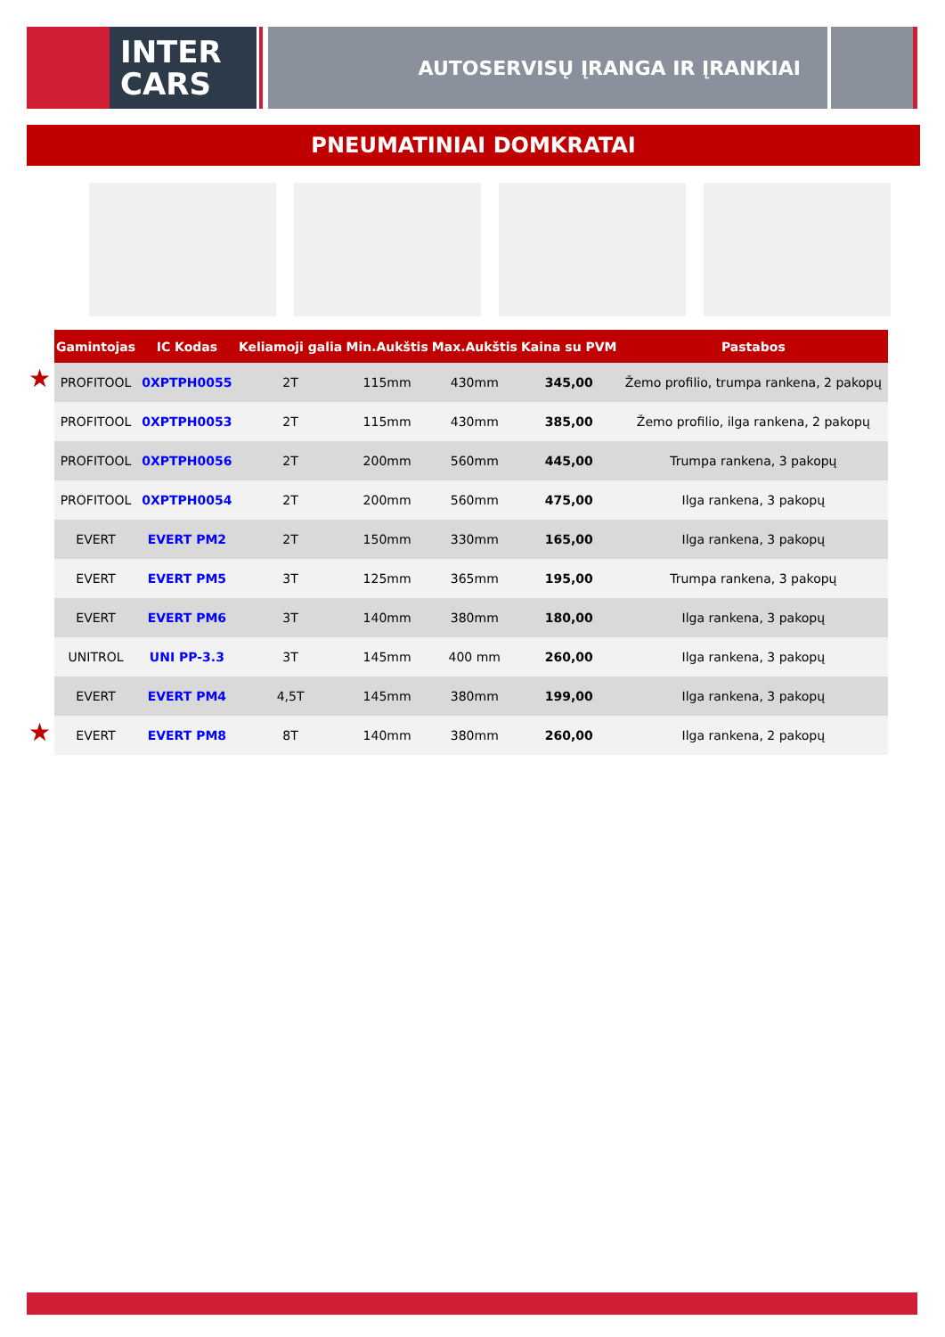INTER
CARS
AUTOSERVISŲ ĮRANGA IR ĮRANKIAI
PNEUMATINIAI DOMKRATAI
★
★
| Gamintojas | IC Kodas | Keliamoji galia | Min.Aukštis | Max.Aukštis | Kaina su PVM | Pastabos |
| --- | --- | --- | --- | --- | --- | --- |
| PROFITOOL | 0XPTPH0055 | 2T | 115mm | 430mm | 345,00 | Žemo profilio, trumpa rankena, 2 pakopų |
| PROFITOOL | 0XPTPH0053 | 2T | 115mm | 430mm | 385,00 | Žemo profilio, ilga rankena, 2 pakopų |
| PROFITOOL | 0XPTPH0056 | 2T | 200mm | 560mm | 445,00 | Trumpa rankena, 3 pakopų |
| PROFITOOL | 0XPTPH0054 | 2T | 200mm | 560mm | 475,00 | Ilga rankena, 3 pakopų |
| EVERT | EVERT PM2 | 2T | 150mm | 330mm | 165,00 | Ilga rankena, 3 pakopų |
| EVERT | EVERT PM5 | 3T | 125mm | 365mm | 195,00 | Trumpa rankena, 3 pakopų |
| EVERT | EVERT PM6 | 3T | 140mm | 380mm | 180,00 | Ilga rankena, 3 pakopų |
| UNITROL | UNI PP-3.3 | 3T | 145mm | 400 mm | 260,00 | Ilga rankena, 3 pakopų |
| EVERT | EVERT PM4 | 4,5T | 145mm | 380mm | 199,00 | Ilga rankena, 3 pakopų |
| EVERT | EVERT PM8 | 8T | 140mm | 380mm | 260,00 | Ilga rankena, 2 pakopų |